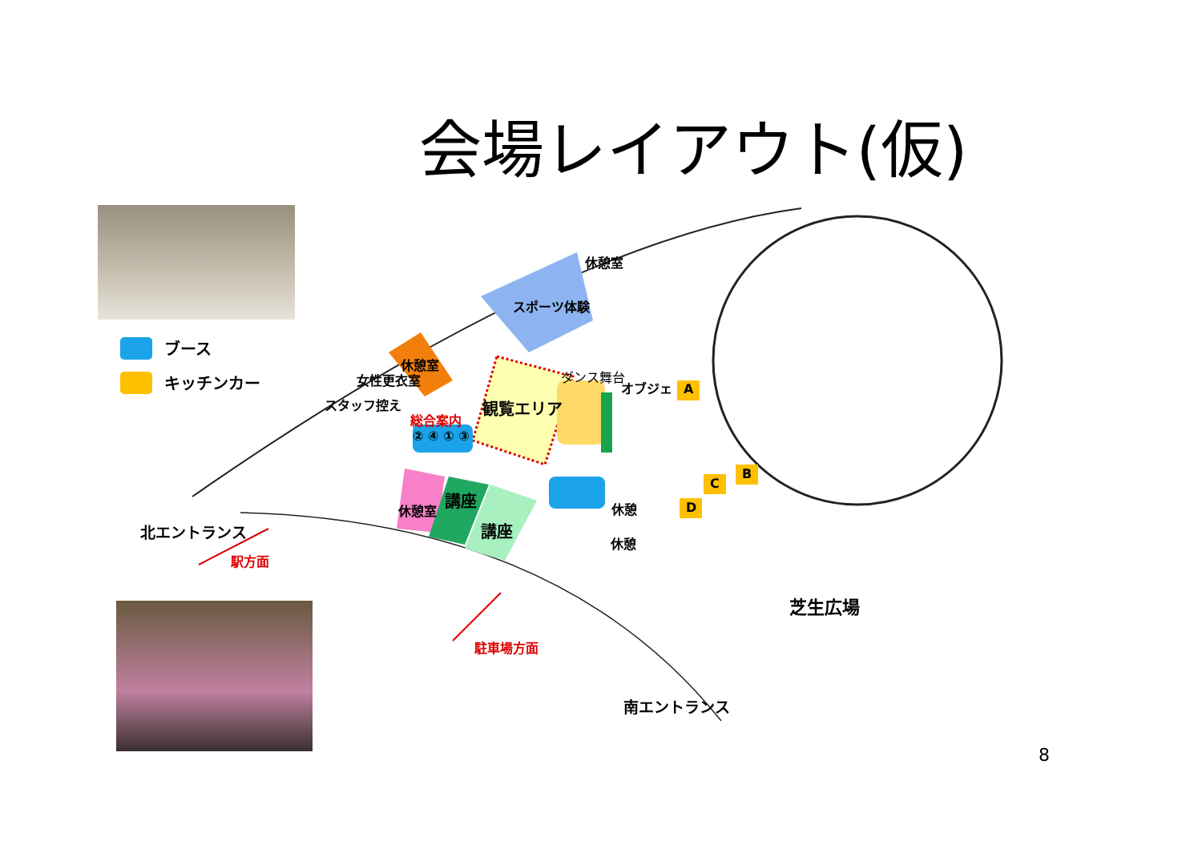会場レイアウト(仮)
ブース
キッチンカー
休憩室
スポーツ体験
休憩室
女性更衣室
スタッフ控え
総合案内
② ④ ① ③
観覧エリア
ダンス舞台
オブジェ A
B
C
D 休憩室
講座
講座
休憩
休憩
北エントランス
駅方面
駐車場方面
芝生広場
南エントランス
8